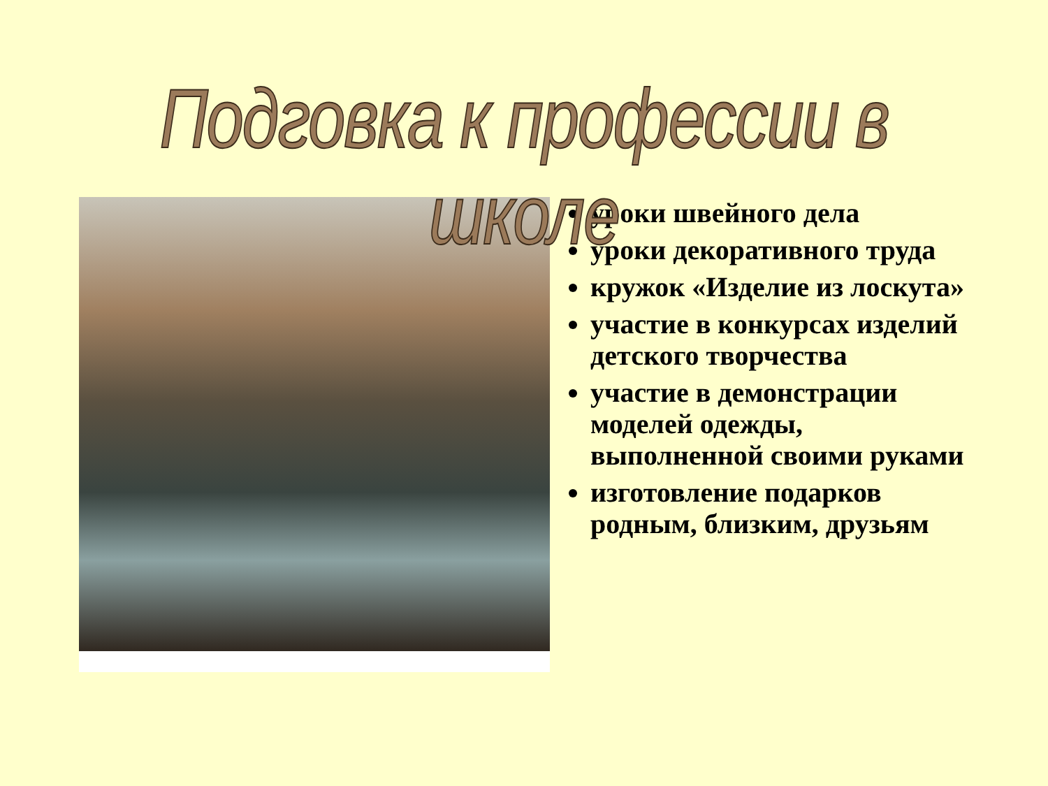Подговка к профессии в школе
уроки швейного дела
уроки декоративного труда
кружок «Изделие из лоскута»
участие в конкурсах изделий детского творчества
участие в демонстрации моделей одежды, выполненной своими руками
изготовление подарков родным, близким, друзьям